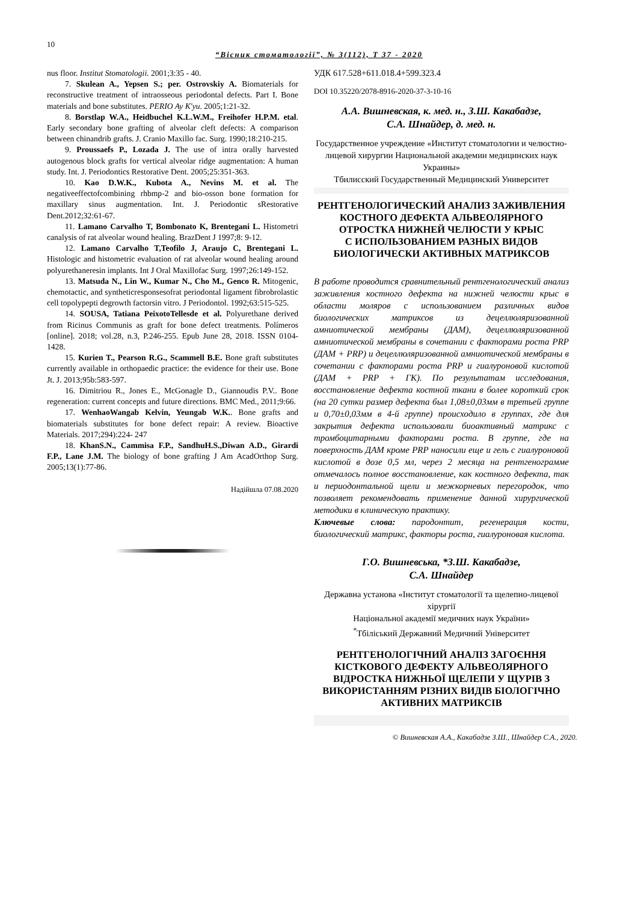10
“Вісник стоматології”, № 3(112), Т 37 - 2020
nus floor. Institut Stomatologii. 2001;3:35 - 40.
7. Skulean A., Yepsen S.; per. Ostrovskiy A. Biomaterials for reconstructive treatment of intraosseous periodontal defects. Part I. Bone materials and bone substitutes. PERIO Ay K'yu. 2005;1:21-32.
8. Borstlap W.A., Heidbuchel K.L.W.M., Freihofer H.P.M. etal. Early secondary bone grafting of alveolar cleft defects: A comparison between chinandrib grafts. J. Cranio Maxillo fac. Surg. 1990;18:210-215.
9. Proussaefs P., Lozada J. The use of intra orally harvested autogenous block grafts for vertical alveolar ridge augmentation: A human study. Int. J. Periodontics Restorative Dent. 2005;25:351-363.
10. Kao D.W.K., Kubota A., Nevins M. et al. The negativeeffectofcombining rhbmp-2 and bio-osson bone formation for maxillary sinus augmentation. Int. J. Periodontic sRestorative Dent.2012;32:61-67.
11. Lamano Carvalho T, Bombonato K, Brentegani L. Histometri canalysis of rat alveolar wound healing. BrazDent J 1997;8: 9-12.
12. Lamano Carvalho T,Teofilo J, Araujo C, Brentegani L. Histologic and histometric evaluation of rat alveolar wound healing around polyurethaneresin implants. Int J Oral Maxillofac Surg. 1997;26:149-152.
13. Matsuda N., Lin W., Kumar N., Cho M., Genco R. Mitogenic, chemotactic, and syntheticresponsesofrat periodontal ligament fibrobrolastic cell topolypepti degrowth factorsin vitro. J Periodontol. 1992;63:515-525.
14. SOUSA, Tatiana PeixotoTellesde et al. Polyurethane derived from Ricinus Communis as graft for bone defect treatments. Polímeros [online]. 2018; vol.28, n.3, P.246-255. Epub June 28, 2018. ISSN 0104-1428.
15. Kurien T., Pearson R.G., Scammell B.E. Bone graft substitutes currently available in orthopaedic practice: the evidence for their use. Bone Jt. J. 2013;95b:583-597.
16. Dimitriou R., Jones E., McGonagle D., Giannoudis P.V.. Bone regeneration: current concepts and future directions. BMC Med., 2011;9:66.
17. WenhaoWangab Kelvin, Yeungab W.K.. Bone grafts and biomaterials substitutes for bone defect repair: A review. Bioactive Materials. 2017;294):224- 247
18. KhanS.N., Cammisa F.P., SandhuH.S.,Diwan A.D., Girardi F.P., Lane J.M. The biology of bone grafting J Am AcadOrthop Surg. 2005;13(1):77-86.
Надійшла 07.08.2020
УДК 617.528+611.018.4+599.323.4
DOI 10.35220/2078-8916-2020-37-3-10-16
А.А. Вишневская, к. мед. н., З.Ш. Какабадзе,
С.А. Шнайдер, д. мед. н.
Государственное учреждение «Институт стоматологии и челюстно-лицевой хирургии Национальной академии медицинских наук Украины»
Тбилисский Государственный Медицинский Университет
РЕНТГЕНОЛОГИЧЕСКИЙ АНАЛИЗ ЗАЖИВЛЕНИЯ КОСТНОГО ДЕФЕКТА АЛЬВЕОЛЯРНОГО ОТРОСТКА НИЖНЕЙ ЧЕЛЮСТИ У КРЫС
С ИСПОЛЬЗОВАНИЕМ РАЗНЫХ ВИДОВ БИОЛОГИЧЕСКИ АКТИВНЫХ МАТРИКСОВ
В работе проводится сравнительный рентгенологический анализ заживления костного дефекта на нижней челюсти крыс в области моляров с использованием различных видов биологических матриксов из децеллюляризованной амниотической мембраны (ДАМ), децеллюляризованной амниотической мембраны в сочетании с факторами роста PRP (ДАМ + PRP) и децеллюляризованной амниотической мембраны в сочетании с факторами роста PRP и гиалуроновой кислотой (ДАМ + PRP + ГК). По результатам исследования, восстановление дефекта костной ткани в более короткий срок (на 20 сутки размер дефекта был 1,08±0,03мм в третьей группе и 0,70±0,03мм в 4-й группе) происходило в группах, где для закрытия дефекта использовали биоактивный матрикс с тромбоцитарными факторами роста. В группе, где на поверхность ДАМ кроме PRP наносили еще и гель с гиалуроновой кислотой в дозе 0,5 мл, через 2 месяца на рентгенограмме отмечалось полное восстановление, как костного дефекта, так и периодонтальной щели и межкорневых перегородок, что позволяет рекомендовать применение данной хирургической методики в клиническую практику.
Ключевые слова: пародонтит, регенерация кости, биологический матрикс, факторы роста, гиалуроновая кислота.
Г.О. Вишневська, *З.Ш. Какабадзе,
С.А. Шнайдер
Державна установа «Інститут стоматології та щелепно-лицевої хірургії
Національної академії медичних наук України»
<sup>*</sup> Тбіліський Державний Медичний Університет
РЕНТГЕНОЛОГІЧНИЙ АНАЛІЗ ЗАГОЄННЯ КІСТКОВОГО ДЕФЕКТУ АЛЬВЕОЛЯРНОГО ВІДРОСТКА НИЖНЬОЇ ЩЕЛЕПИ У ЩУРІВ З ВИКОРИСТАННЯМ РІЗНИХ ВИДІВ БІОЛОГІЧНО АКТИВНИХ МАТРИКСІВ
© Вишневская А.А., Какабадзе З.Ш., Шнайдер С.А., 2020.